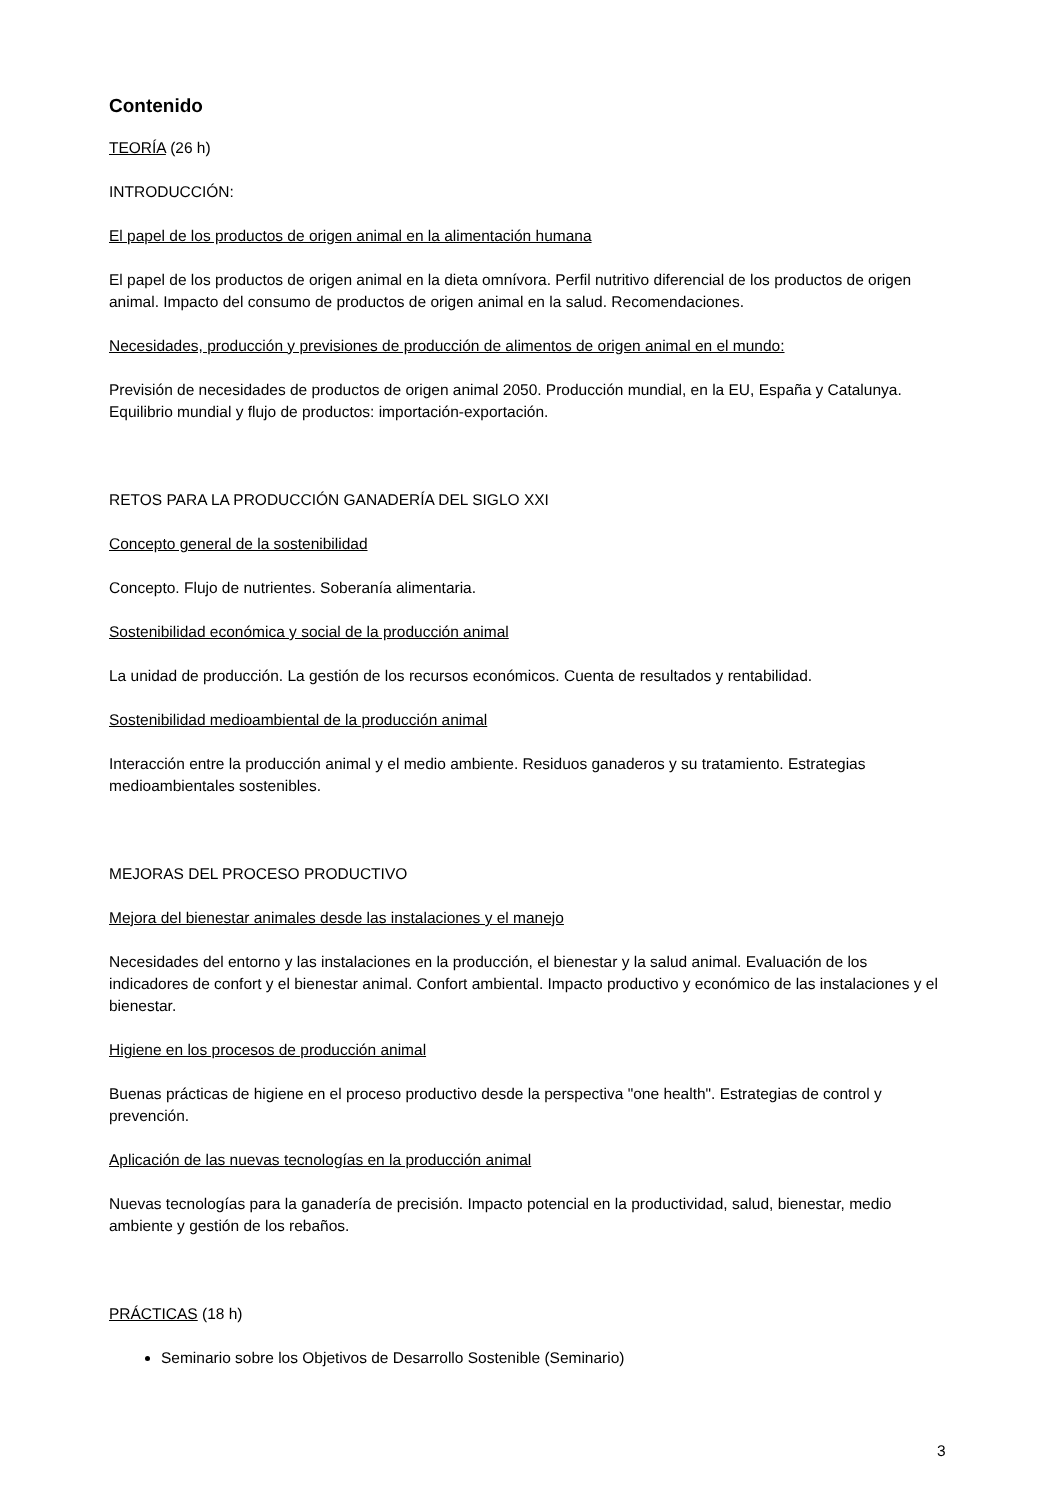Contenido
TEORÍA (26 h)
INTRODUCCIÓN:
El papel de los productos de origen animal en la alimentación humana
El papel de los productos de origen animal en la dieta omnívora. Perfil nutritivo diferencial de los productos de origen animal. Impacto del consumo de productos de origen animal en la salud. Recomendaciones.
Necesidades, producción y previsiones de producción de alimentos de origen animal en el mundo:
Previsión de necesidades de productos de origen animal 2050. Producción mundial, en la EU, España y Catalunya. Equilibrio mundial y flujo de productos: importación-exportación.
RETOS PARA LA PRODUCCIÓN GANADERÍA DEL SIGLO XXI
Concepto general de la sostenibilidad
Concepto. Flujo de nutrientes. Soberanía alimentaria.
Sostenibilidad económica y social de la producción animal
La unidad de producción. La gestión de los recursos económicos. Cuenta de resultados y rentabilidad.
Sostenibilidad medioambiental de la producción animal
Interacción entre la producción animal y el medio ambiente. Residuos ganaderos y su tratamiento. Estrategias medioambientales sostenibles.
MEJORAS DEL PROCESO PRODUCTIVO
Mejora del bienestar animales desde las instalaciones y el manejo
Necesidades del entorno y las instalaciones en la producción, el bienestar y la salud animal. Evaluación de los indicadores de confort y el bienestar animal. Confort ambiental. Impacto productivo y económico de las instalaciones y el bienestar.
Higiene en los procesos de producción animal
Buenas prácticas de higiene en el proceso productivo desde la perspectiva "one health". Estrategias de control y prevención.
Aplicación de las nuevas tecnologías en la producción animal
Nuevas tecnologías para la ganadería de precisión. Impacto potencial en la productividad, salud, bienestar, medio ambiente y gestión de los rebaños.
PRÁCTICAS (18 h)
Seminario sobre los Objetivos de Desarrollo Sostenible (Seminario)
3